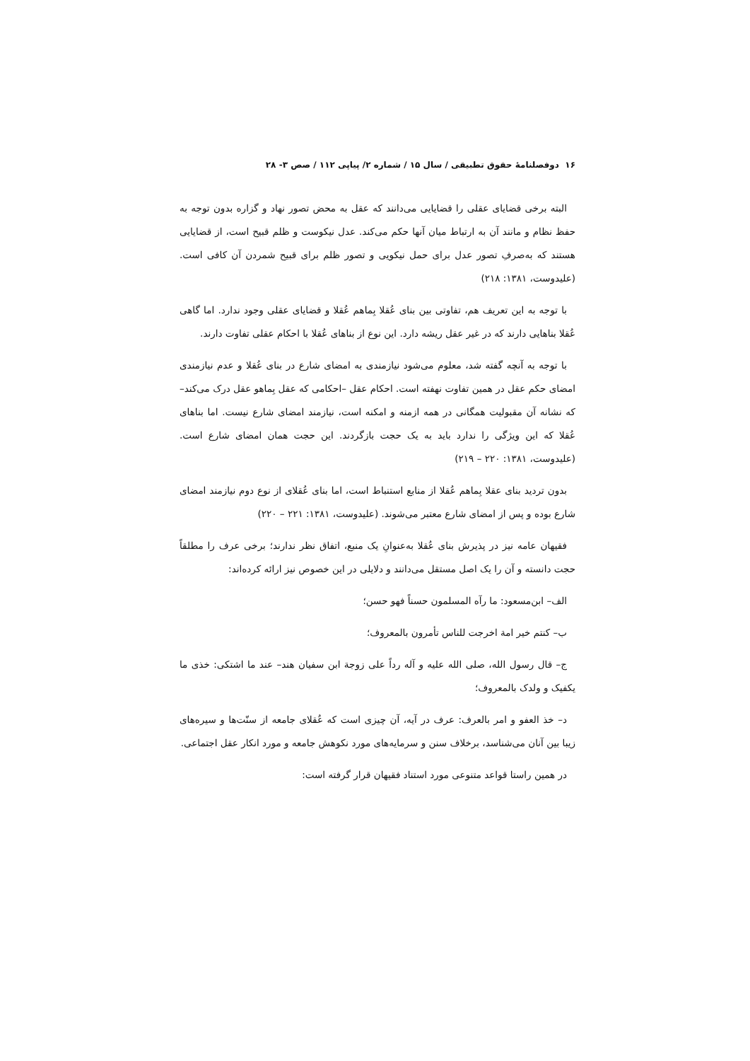۱۶ دوفصلنامهٔ حقوق تطبیقی / سال ۱۵ / شماره ۲/ پیاپی ۱۱۲ / صص ۳- ۲۸
البته برخی قضایای عقلی را قضایایی می‌دانند که عقل به محض تصور نهاد و گزاره بدون توجه به حفظ نظام و مانند آن به ارتباط میان آنها حکم می‌کند. عدل نیکوست و ظلم قبیح است، از قضایایی هستند که به‌صرفِ تصور عدل برای حمل نیکویی و تصور ظلم برای قبیح شمردن آن کافی است. (علیدوست، ۱۳۸۱: ۲۱۸)
با توجه به این تعریف هم، تفاوتی بین بنای عُقلا بِماهم عُقلا و قضایای عقلی وجود ندارد. اما گاهی عُقلا بناهایی دارند که در غیر عقل ریشه دارد. این نوع از بناهای عُقلا با احکام عقلی تفاوت دارند.
با توجه به آنچه گفته شد، معلوم می‌شود نیازمندی به امضای شارع در بنای عُقلا و عدم نیازمندی امضای حکم عقل در همین تفاوت نهفته است. احکام عقل –احکامی که عقل بِماهو عقل درک می‌کند– که نشانه آن مقبولیت همگانی در همه ازمنه و امکنه است، نیازمند امضای شارع نیست. اما بناهای عُقلا که این ویژگی را ندارد باید به یک حجت بازگردند. این حجت همان امضای شارع است. (علیدوست، ۱۳۸۱: ۲۲۰ – ۲۱۹)
بدون تردید بنای عقلا بِماهم عُقلا از منابع استنباط است، اما بنای عُقلای از نوع دوم نیازمند امضای شارع بوده و پس از امضای شارع معتبر می‌شوند. (علیدوست، ۱۳۸۱: ۲۲۱ – ۲۲۰)
فقیهان عامه نیز در پذیرش بنای عُقلا به‌عنوانِ یک منبع، اتفاق نظر ندارند؛ برخی عرف را مطلقاً حجت دانسته و آن را یک اصل مستقل می‌دانند و دلایلی در این خصوص نیز ارائه کرده‌اند:
الف– ابن‌مسعود: ما رآه المسلمون حسناً فهو حسن؛
ب– کنتم خیر امة اخرجت للناس تأمرون بالمعروف؛
ج– قال رسول الله، صلی الله علیه و آله رداً علی زوجة ابن سفیان هند– عند ما اشتکی: خذی ما یکفیک و ولدک بالمعروف؛
د– خذ العفو و امر بالعرف: عرف در آیه، آن چیزی است که عُقلای جامعه از سنّت‌ها و سیره‌های زیبا بین آنان می‌شناسد، برخلاف سنن و سرمایه‌های مورد نکوهش جامعه و مورد انکار عقل اجتماعی.
در همین راستا قواعد متنوعی مورد استناد فقیهان قرار گرفته است: